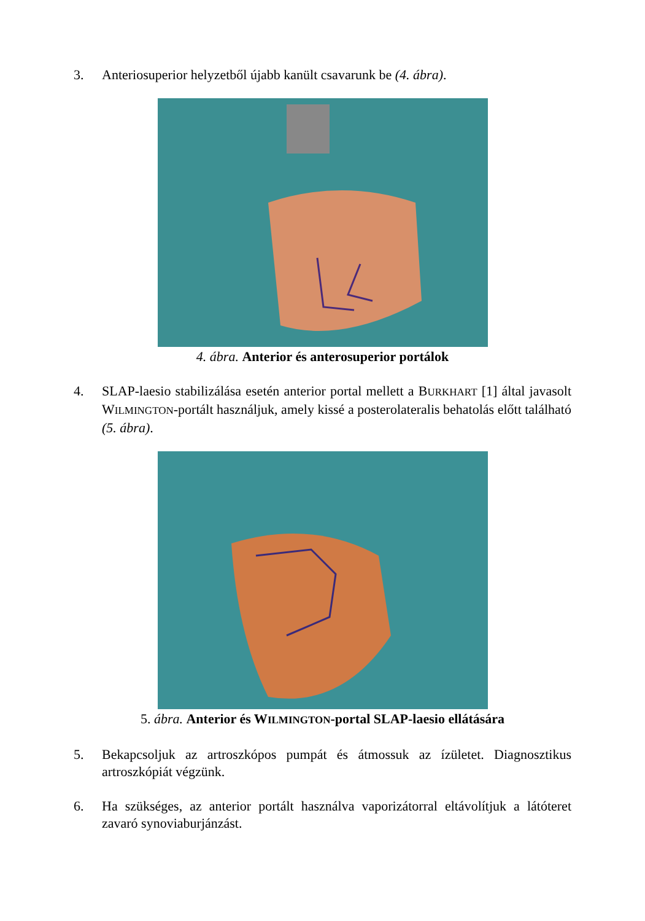3. Anteriosuperior helyzetből újabb kanült csavarunk be (4. ábra).
4. ábra. Anterior és anterosuperior portálok
4. SLAP-laesio stabilizálása esetén anterior portal mellett a BURKHART [1] által javasolt WILMINGTON-portált használjuk, amely kissé a posterolateralis behatolás előtt található (5. ábra).
5. ábra. Anterior és WILMINGTON-portal SLAP-laesio ellátására
5. Bekapcsoljuk az artroszkópos pumpát és átmossuk az ízületet. Diagnosztikus artroszkópiát végzünk.
6. Ha szükséges, az anterior portált használva vaporizátorral eltávolítjuk a látóteret zavaró synoviaburjánzást.